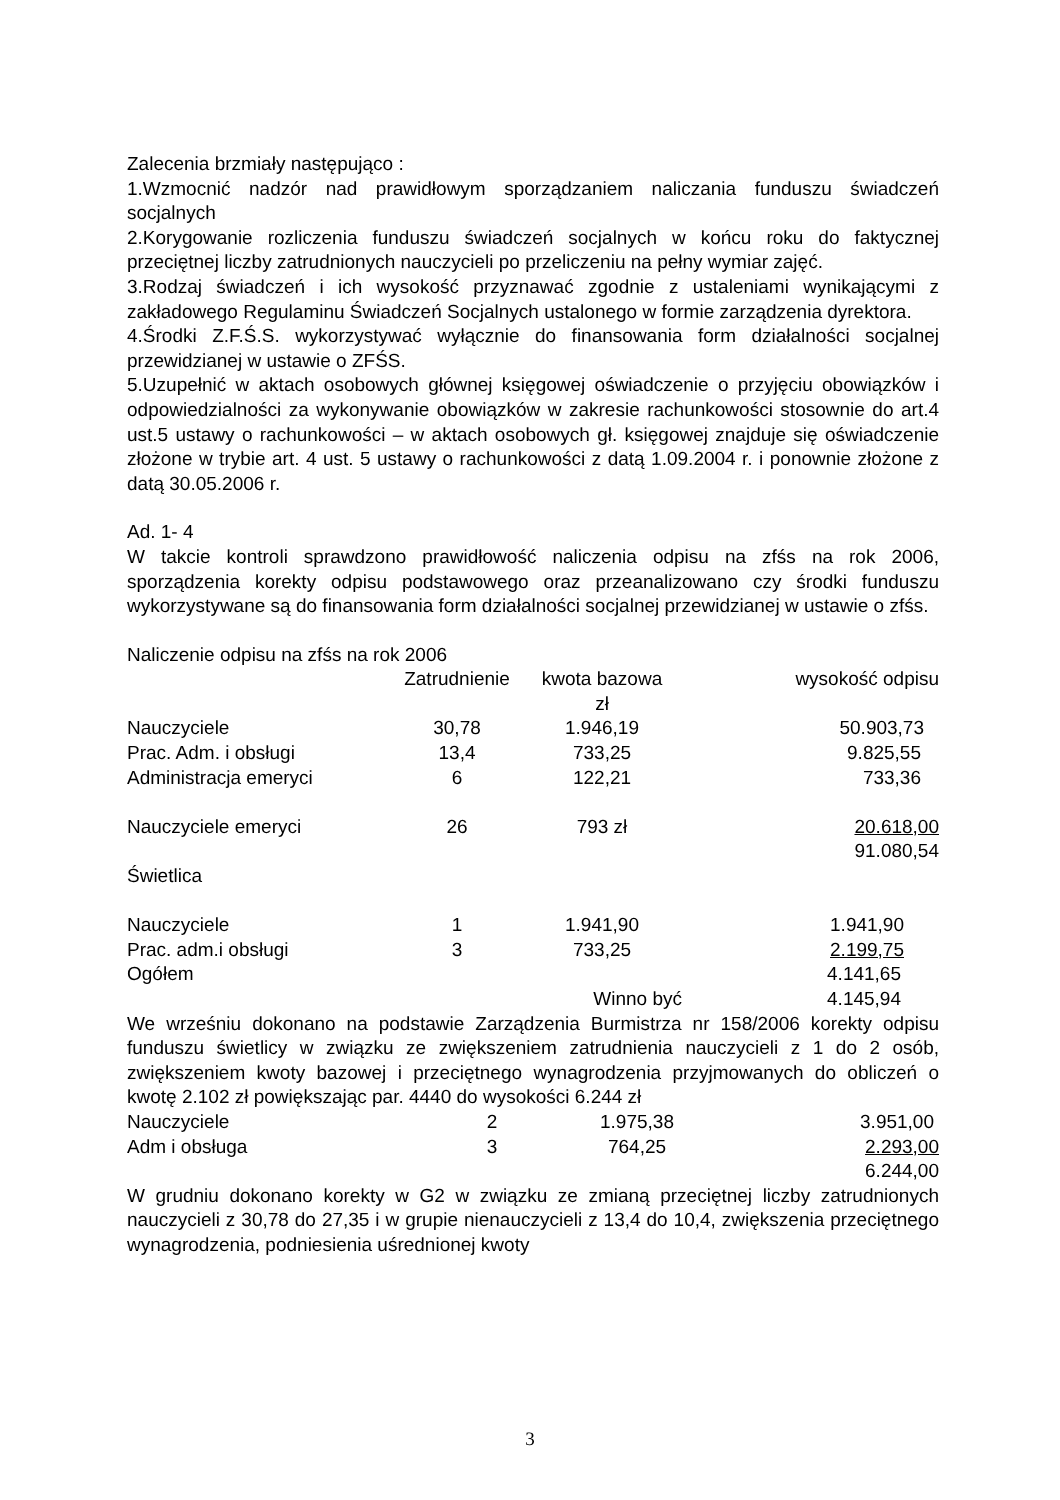Zalecenia brzmiały następująco :
1.Wzmocnić nadzór nad prawidłowym sporządzaniem naliczania funduszu świadczeń socjalnych
2.Korygowanie rozliczenia funduszu świadczeń socjalnych w końcu roku do faktycznej przeciętnej liczby zatrudnionych nauczycieli po przeliczeniu na pełny wymiar zajęć.
3.Rodzaj świadczeń i ich wysokość przyznawać zgodnie z ustaleniami wynikającymi z zakładowego Regulaminu Świadczeń Socjalnych ustalonego w formie zarządzenia dyrektora.
4.Środki Z.F.Ś.S. wykorzystywać wyłącznie do finansowania form działalności socjalnej przewidzianej w ustawie o ZFŚS.
5.Uzupełnić w aktach osobowych głównej księgowej oświadczenie o przyjęciu obowiązków i odpowiedzialności za wykonywanie obowiązków w zakresie rachunkowości stosownie do art.4 ust.5 ustawy o rachunkowości – w aktach osobowych gł. księgowej znajduje się oświadczenie złożone w trybie art. 4 ust. 5 ustawy o rachunkowości z datą 1.09.2004 r. i ponownie złożone z datą 30.05.2006 r.
Ad. 1- 4
W takcie kontroli sprawdzono prawidłowość naliczenia odpisu na zfśs na rok 2006, sporządzenia korekty odpisu podstawowego oraz przeanalizowano czy środki funduszu wykorzystywane są do finansowania form działalności socjalnej przewidzianej w ustawie o zfśs.
Naliczenie odpisu na zfśs na rok 2006
| | Zatrudnienie | kwota bazowa zł | wysokość odpisu |
| Nauczyciele | 30,78 | 1.946,19 | 50.903,73 |
| Prac. Adm. i obsługi | 13,4 | 733,25 | 9.825,55 |
| Administracja emeryci | 6 | 122,21 | 733,36 |
| Nauczyciele emeryci | 26 | 793 zł | 20.618,00 |
| | | | 91.080,54 |
| Świetlica | | | |
| Nauczyciele | 1 | 1.941,90 | 1.941,90 |
| Prac. adm.i obsługi | 3 | 733,25 | 2.199,75 |
| Ogółem | | | 4.141,65 |
| | | Winno być | 4.145,94 |
We wrześniu dokonano na podstawie Zarządzenia Burmistrza nr 158/2006 korekty odpisu funduszu świetlicy w związku ze zwiększeniem zatrudnienia nauczycieli z 1 do 2 osób, zwiększeniem kwoty bazowej i przeciętnego wynagrodzenia przyjmowanych do obliczeń o kwotę 2.102 zł powiększając par. 4440 do wysokości 6.244 zł
| Nauczyciele | 2 | 1.975,38 | 3.951,00 |
| Adm i obsługa | 3 | 764,25 | 2.293,00 |
| | | | 6.244,00 |
W grudniu dokonano korekty w G2 w związku ze zmianą przeciętnej liczby zatrudnionych nauczycieli z 30,78 do 27,35 i w grupie nienauczycieli z 13,4 do 10,4, zwiększenia przeciętnego wynagrodzenia, podniesienia uśrednionej kwoty
3